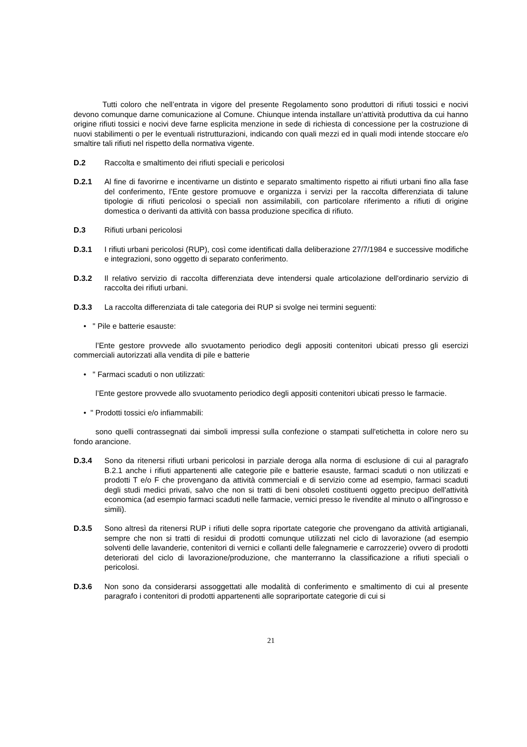Tutti coloro che nell’entrata in vigore del presente Regolamento sono produttori di rifiuti tossici e nocivi devono comunque darne comunicazione al Comune. Chiunque intenda installare un’attività produttiva da cui hanno origine rifiuti tossici e nocivi deve farne esplicita menzione in sede di richiesta di concessione per la costruzione di nuovi stabilimenti o per le eventuali ristrutturazioni, indicando con quali mezzi ed in quali modi intende stoccare e/o smaltire tali rifiuti nel rispetto della normativa vigente.
D.2 Raccolta e smaltimento dei rifiuti speciali e pericolosi
D.2.1 Al fine di favorirne e incentivarne un distinto e separato smaltimento rispetto ai rifiuti urbani fino alla fase del conferimento, l’Ente gestore promuove e organizza i servizi per la raccolta differenziata di talune tipologie di rifiuti pericolosi o speciali non assimilabili, con particolare riferimento a rifiuti di origine domestica o derivanti da attività con bassa produzione specifica di rifiuto.
D.3 Rifiuti urbani pericolosi
D.3.1 I rifiuti urbani pericolosi (RUP), così come identificati dalla deliberazione 27/7/1984 e successive modifiche e integrazioni, sono oggetto di separato conferimento.
D.3.2 Il relativo servizio di raccolta differenziata deve intendersi quale articolazione dell'ordinario servizio di raccolta dei rifiuti urbani.
D.3.3 La raccolta differenziata di tale categoria dei RUP si svolge nei termini seguenti:
• " Pile e batterie esauste:
l’Ente gestore provvede allo svuotamento periodico degli appositi contenitori ubicati presso gli esercizi commerciali autorizzati alla vendita di pile e batterie
• " Farmaci scaduti o non utilizzati:
l’Ente gestore provvede allo svuotamento periodico degli appositi contenitori ubicati presso le farmacie.
• " Prodotti tossici e/o infiammabili:
sono quelli contrassegnati dai simboli impressi sulla confezione o stampati sull'etichetta in colore nero su fondo arancione.
D.3.4 Sono da ritenersi rifiuti urbani pericolosi in parziale deroga alla norma di esclusione di cui al paragrafo B.2.1 anche i rifiuti appartenenti alle categorie pile e batterie esauste, farmaci scaduti o non utilizzati e prodotti T e/o F che provengano da attività commerciali e di servizio come ad esempio, farmaci scaduti degli studi medici privati, salvo che non si tratti di beni obsoleti costituenti oggetto precipuo dell'attività economica (ad esempio farmaci scaduti nelle farmacie, vernici presso le rivendite al minuto o all'ingrosso e simili).
D.3.5 Sono altresì da ritenersi RUP i rifiuti delle sopra riportate categorie che provengano da attività artigianali, sempre che non si tratti di residui di prodotti comunque utilizzati nel ciclo di lavorazione (ad esempio solventi delle lavanderie, contenitori di vernici e collanti delle falegnamerie e carrozzerie) ovvero di prodotti deteriorati del ciclo di lavorazione/produzione, che manterranno la classificazione a rifiuti speciali o pericolosi.
D.3.6 Non sono da considerarsi assoggettati alle modalità di conferimento e smaltimento di cui al presente paragrafo i contenitori di prodotti appartenenti alle soprariportate categorie di cui si
21